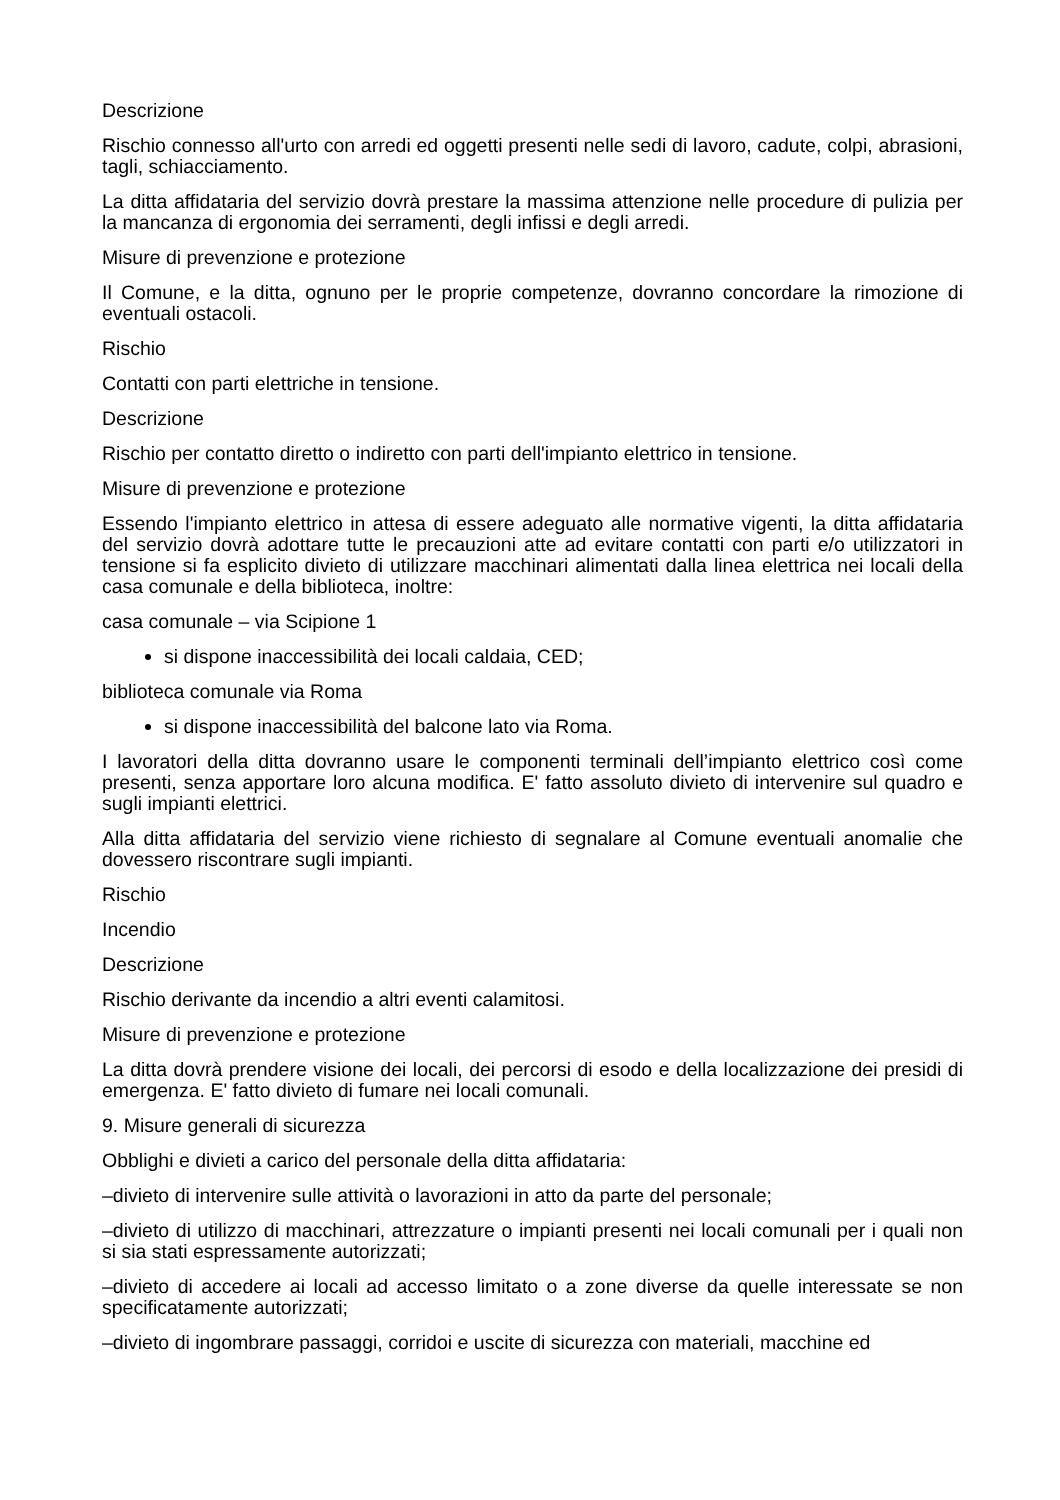Descrizione
Rischio connesso all'urto con arredi ed oggetti presenti nelle sedi di lavoro, cadute, colpi, abrasioni, tagli, schiacciamento.
La ditta affidataria del servizio dovrà prestare la massima attenzione nelle procedure di pulizia per la mancanza di ergonomia dei serramenti, degli infissi e degli arredi.
Misure di prevenzione e protezione
Il Comune, e la ditta, ognuno per le proprie competenze, dovranno concordare la rimozione di eventuali ostacoli.
Rischio
Contatti con parti elettriche in tensione.
Descrizione
Rischio per contatto diretto o indiretto con parti dell'impianto elettrico in tensione.
Misure di prevenzione e protezione
Essendo l'impianto elettrico in attesa di essere adeguato alle normative vigenti, la ditta affidataria del servizio dovrà adottare tutte le precauzioni atte ad evitare contatti con parti e/o utilizzatori in tensione si fa esplicito divieto di utilizzare macchinari alimentati dalla linea elettrica nei locali della casa comunale e della biblioteca, inoltre:
casa comunale – via Scipione 1
si dispone inaccessibilità dei locali caldaia, CED;
biblioteca comunale via Roma
si dispone inaccessibilità del balcone lato via Roma.
I lavoratori della ditta dovranno usare le componenti terminali dell’impianto elettrico così come presenti, senza apportare loro alcuna modifica. E' fatto assoluto divieto di intervenire sul quadro e sugli impianti elettrici.
Alla ditta affidataria del servizio viene richiesto di segnalare al Comune eventuali anomalie che dovessero riscontrare sugli impianti.
Rischio
Incendio
Descrizione
Rischio derivante da incendio a altri eventi calamitosi.
Misure di prevenzione e protezione
La ditta dovrà prendere visione dei locali, dei percorsi di esodo e della localizzazione dei presidi di emergenza. E' fatto divieto di fumare nei locali comunali.
9. Misure generali di sicurezza
Obblighi e divieti a carico del personale della ditta affidataria:
–divieto di intervenire sulle attività o lavorazioni in atto da parte del personale;
–divieto di utilizzo di macchinari, attrezzature o impianti presenti nei locali comunali per i quali non si sia stati espressamente autorizzati;
–divieto di accedere ai locali ad accesso limitato o a zone diverse da quelle interessate se non specificatamente autorizzati;
–divieto di ingombrare passaggi, corridoi e uscite di sicurezza con materiali, macchine ed